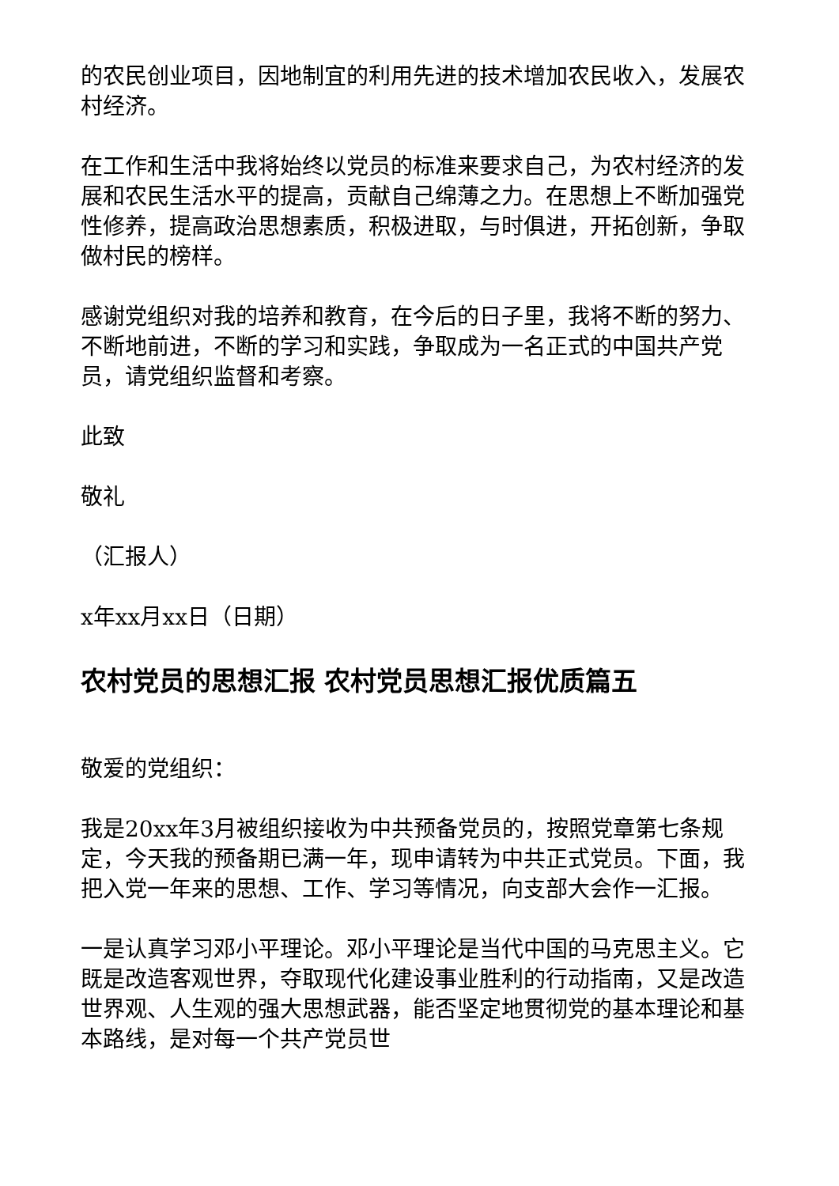的农民创业项目，因地制宜的利用先进的技术增加农民收入，发展农村经济。
在工作和生活中我将始终以党员的标准来要求自己，为农村经济的发展和农民生活水平的提高，贡献自己绵薄之力。在思想上不断加强党性修养，提高政治思想素质，积极进取，与时俱进，开拓创新，争取做村民的榜样。
感谢党组织对我的培养和教育，在今后的日子里，我将不断的努力、不断地前进，不断的学习和实践，争取成为一名正式的中国共产党员，请党组织监督和考察。
此致
敬礼
（汇报人）
x年xx月xx日（日期）
农村党员的思想汇报 农村党员思想汇报优质篇五
敬爱的党组织：
我是20xx年3月被组织接收为中共预备党员的，按照党章第七条规定，今天我的预备期已满一年，现申请转为中共正式党员。下面，我把入党一年来的思想、工作、学习等情况，向支部大会作一汇报。
一是认真学习邓小平理论。邓小平理论是当代中国的马克思主义。它既是改造客观世界，夺取现代化建设事业胜利的行动指南，又是改造世界观、人生观的强大思想武器，能否坚定地贯彻党的基本理论和基本路线，是对每一个共产党员世